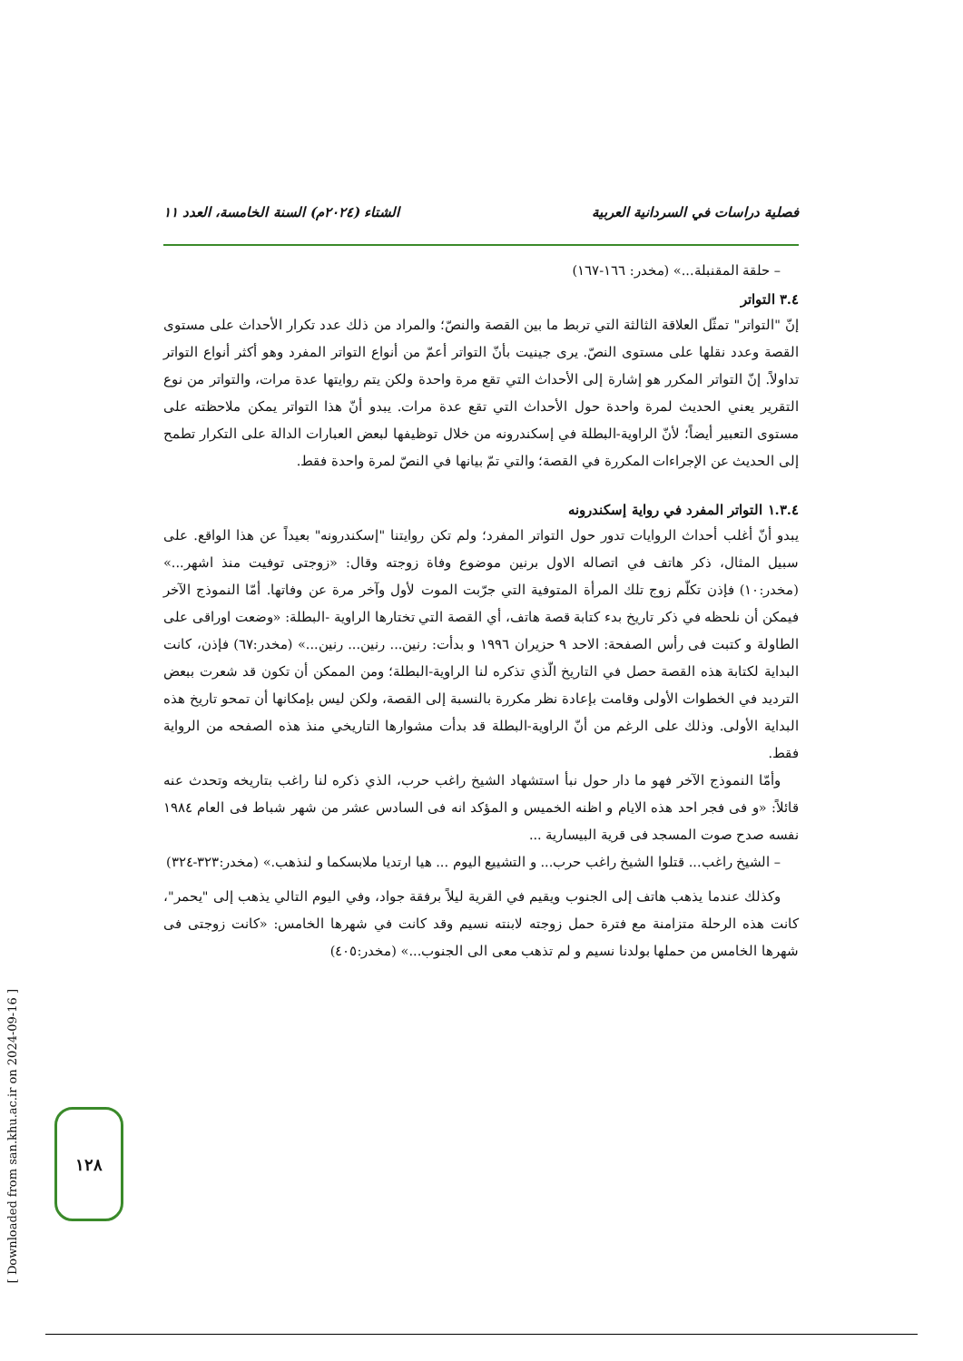فصلية دراسات في السردانية العربية الشتاء (٢٠٢٤م) السنة الخامسة، العدد ١١
– حلقة المقنبلة...» (مخدر: ١٦٦-١٦٧)
٣.٤ التواتر
إنّ "التواتر" تمثّل العلاقة الثالثة التي تربط ما بين القصة والنصّ؛ والمراد من ذلك عدد تكرار الأحداث على مستوى القصة وعدد نقلها على مستوى النصّ. يرى جينيت بأنّ التواتر أعمّ من أنواع التواتر المفرد وهو أكثر أنواع التواتر تداولاً. إنّ التواتر المكرر هو إشارة إلى الأحداث التي تقع مرة واحدة ولكن يتم روايتها عدة مرات، والتواتر من نوع التقرير يعني الحديث لمرة واحدة حول الأحداث التي تقع عدة مرات. يبدو أنّ هذا التواتر يمكن ملاحظته على مستوى التعبير أيضاً؛ لأنّ الراوية-البطلة في إسكندرونه من خلال توظيفها لبعض العبارات الدالة على التكرار تطمح إلى الحديث عن الإجراءات المكررة في القصة؛ والتي تمّ بيانها في النصّ لمرة واحدة فقط.
١.٣.٤ التواتر المفرد في رواية إسكندرونه
يبدو أنّ أغلب أحداث الروايات تدور حول التواتر المفرد؛ ولم تكن روايتنا "إسكندرونه" بعيداً عن هذا الواقع. على سبيل المثال، ذكر هاتف في اتصاله الاول برنين موضوع وفاة زوجته وقال: «زوجتى توفيت منذ اشهر...» (مخدر:١٠) فإذن تكلّم زوج تلك المرأة المتوفية التي جرّبت الموت لأول وآخر مرة عن وفاتها. أمّا النموذج الآخر فيمكن أن نلحظه في ذكر تاريخ بدء كتابة قصة هاتف، أي القصة التي تختارها الراوية -البطلة: «وضعت اوراقى على الطاولة و كتبت فى رأس الصفحة: الاحد ٩ حزيران ١٩٩٦ و بدأت: رنين... رنين... رنين...» (مخدر:٦٧) فإذن، كانت البداية لكتابة هذه القصة حصل في التاريخ الّذي تذكره لنا الراوية-البطلة؛ ومن الممكن أن تكون قد شعرت ببعض الترديد في الخطوات الأولى وقامت بإعادة نظر مكررة بالنسبة إلى القصة، ولكن ليس بإمكانها أن تمحو تاريخ هذه البداية الأولى. وذلك على الرغم من أنّ الراوية-البطلة قد بدأت مشوارها التاريخي منذ هذه الصفحه من الرواية فقط.
وأمّا النموذج الآخر فهو ما دار حول نبأ استشهاد الشيخ راغب حرب، الذي ذكره لنا راغب بتاريخه وتحدث عنه قائلاً: «و فى فجر احد هذه الايام و اظنه الخميس و المؤكد انه فى السادس عشر من شهر شباط فى العام ١٩٨٤ نفسه صدح صوت المسجد فى قرية البيسارية ...
– الشيخ راغب... قتلوا الشيخ راغب حرب... و التشييع اليوم ... هيا ارتديا ملابسكما و لنذهب.» (مخدر:٣٢٣-٣٢٤)
وكذلك عندما يذهب هاتف إلى الجنوب ويقيم في القرية ليلاً برفقة جواد، وفي اليوم التالي يذهب إلى "يحمر"، كانت هذه الرحلة متزامنة مع فترة حمل زوجته لابنته نسيم وقد كانت في شهرها الخامس: «كانت زوجتى فى شهرها الخامس من حملها بولدنا نسيم و لم تذهب معى الى الجنوب...» (مخدر:٤٠٥)
[ Downloaded from san.khu.ac.ir on 2024-09-16 ]
١٢٨